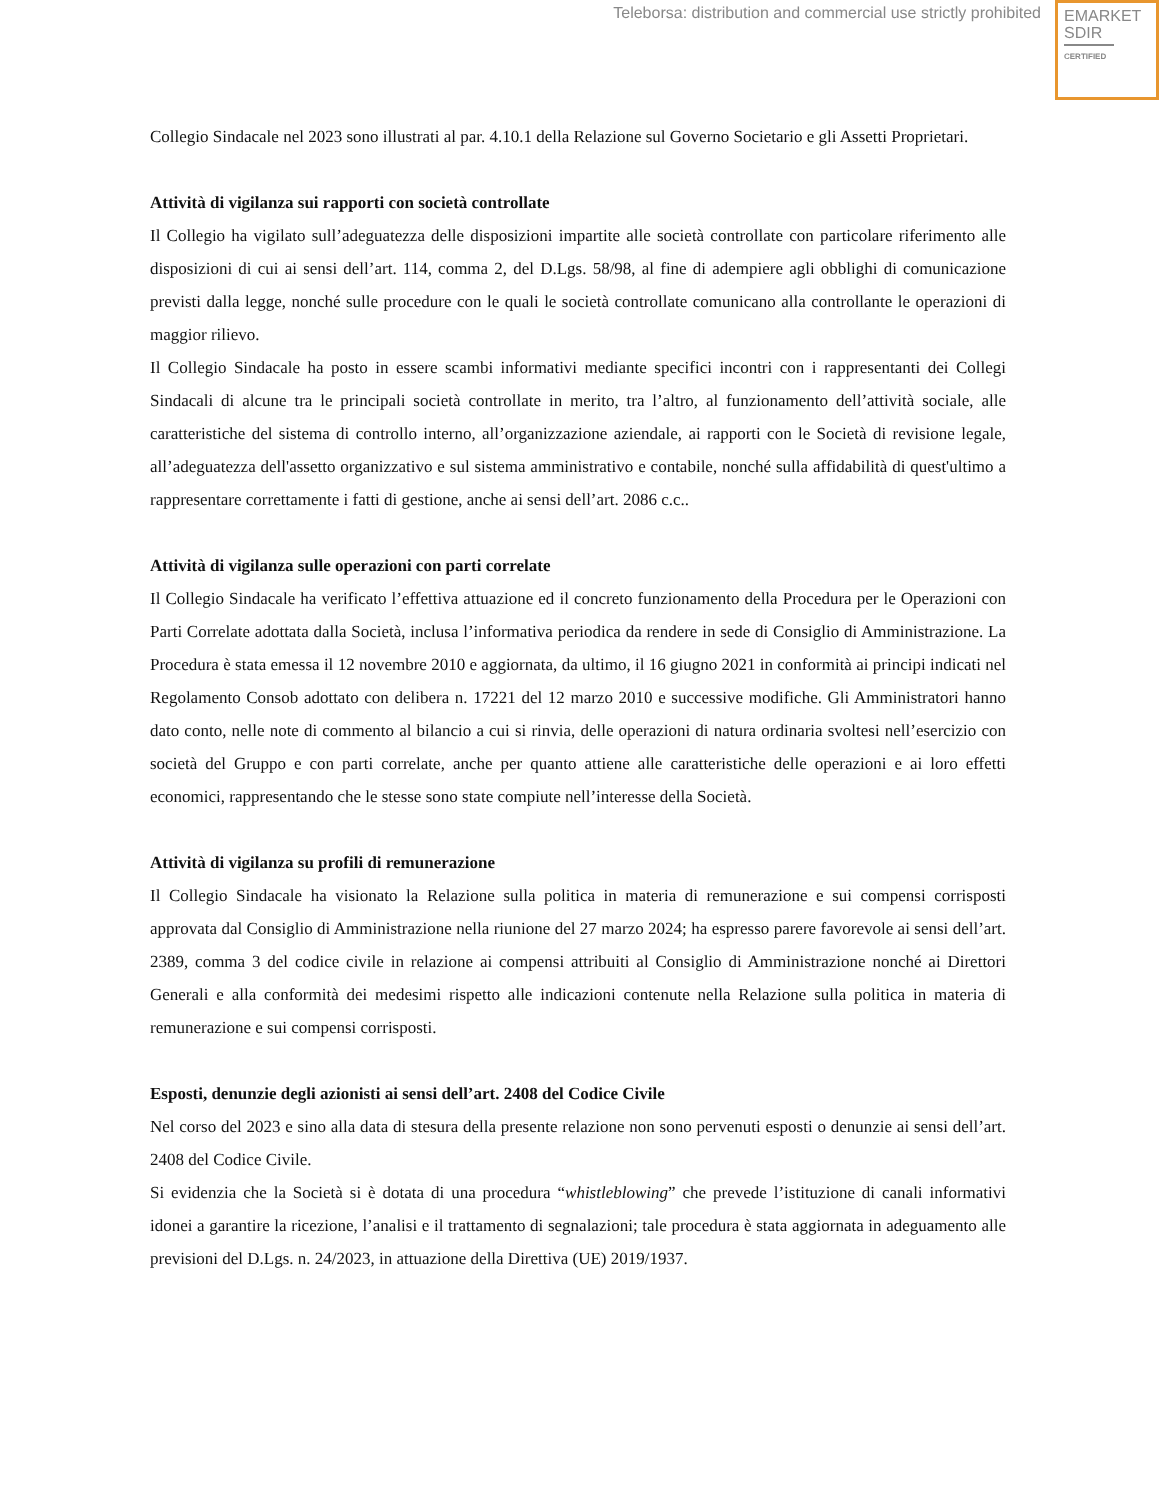Teleborsa: distribution and commercial use strictly prohibited
EMARKET
SDIR
CERTIFIED
Collegio Sindacale nel 2023 sono illustrati al par. 4.10.1 della Relazione sul Governo Societario e gli Assetti Proprietari.
Attività di vigilanza sui rapporti con società controllate
Il Collegio ha vigilato sull’adeguatezza delle disposizioni impartite alle società controllate con particolare riferimento alle disposizioni di cui ai sensi dell’art. 114, comma 2, del D.Lgs. 58/98, al fine di adempiere agli obblighi di comunicazione previsti dalla legge, nonché sulle procedure con le quali le società controllate comunicano alla controllante le operazioni di maggior rilievo.
Il Collegio Sindacale ha posto in essere scambi informativi mediante specifici incontri con i rappresentanti dei Collegi Sindacali di alcune tra le principali società controllate in merito, tra l’altro, al funzionamento dell’attività sociale, alle caratteristiche del sistema di controllo interno, all’organizzazione aziendale, ai rapporti con le Società di revisione legale, all’adeguatezza dell'assetto organizzativo e sul sistema amministrativo e contabile, nonché sulla affidabilità di quest'ultimo a rappresentare correttamente i fatti di gestione, anche ai sensi dell’art. 2086 c.c..
Attività di vigilanza sulle operazioni con parti correlate
Il Collegio Sindacale ha verificato l’effettiva attuazione ed il concreto funzionamento della Procedura per le Operazioni con Parti Correlate adottata dalla Società, inclusa l’informativa periodica da rendere in sede di Consiglio di Amministrazione. La Procedura è stata emessa il 12 novembre 2010 e aggiornata, da ultimo, il 16 giugno 2021 in conformità ai principi indicati nel Regolamento Consob adottato con delibera n. 17221 del 12 marzo 2010 e successive modifiche. Gli Amministratori hanno dato conto, nelle note di commento al bilancio a cui si rinvia, delle operazioni di natura ordinaria svoltesi nell’esercizio con società del Gruppo e con parti correlate, anche per quanto attiene alle caratteristiche delle operazioni e ai loro effetti economici, rappresentando che le stesse sono state compiute nell’interesse della Società.
Attività di vigilanza su profili di remunerazione
Il Collegio Sindacale ha visionato la Relazione sulla politica in materia di remunerazione e sui compensi corrisposti approvata dal Consiglio di Amministrazione nella riunione del 27 marzo 2024; ha espresso parere favorevole ai sensi dell’art. 2389, comma 3 del codice civile in relazione ai compensi attribuiti al Consiglio di Amministrazione nonché ai Direttori Generali e alla conformità dei medesimi rispetto alle indicazioni contenute nella Relazione sulla politica in materia di remunerazione e sui compensi corrisposti.
Esposti, denunzie degli azionisti ai sensi dell’art. 2408 del Codice Civile
Nel corso del 2023 e sino alla data di stesura della presente relazione non sono pervenuti esposti o denunzie ai sensi dell’art. 2408 del Codice Civile.
Si evidenzia che la Società si è dotata di una procedura “whistleblowing” che prevede l’istituzione di canali informativi idonei a garantire la ricezione, l’analisi e il trattamento di segnalazioni; tale procedura è stata aggiornata in adeguamento alle previsioni del D.Lgs. n. 24/2023, in attuazione della Direttiva (UE) 2019/1937.